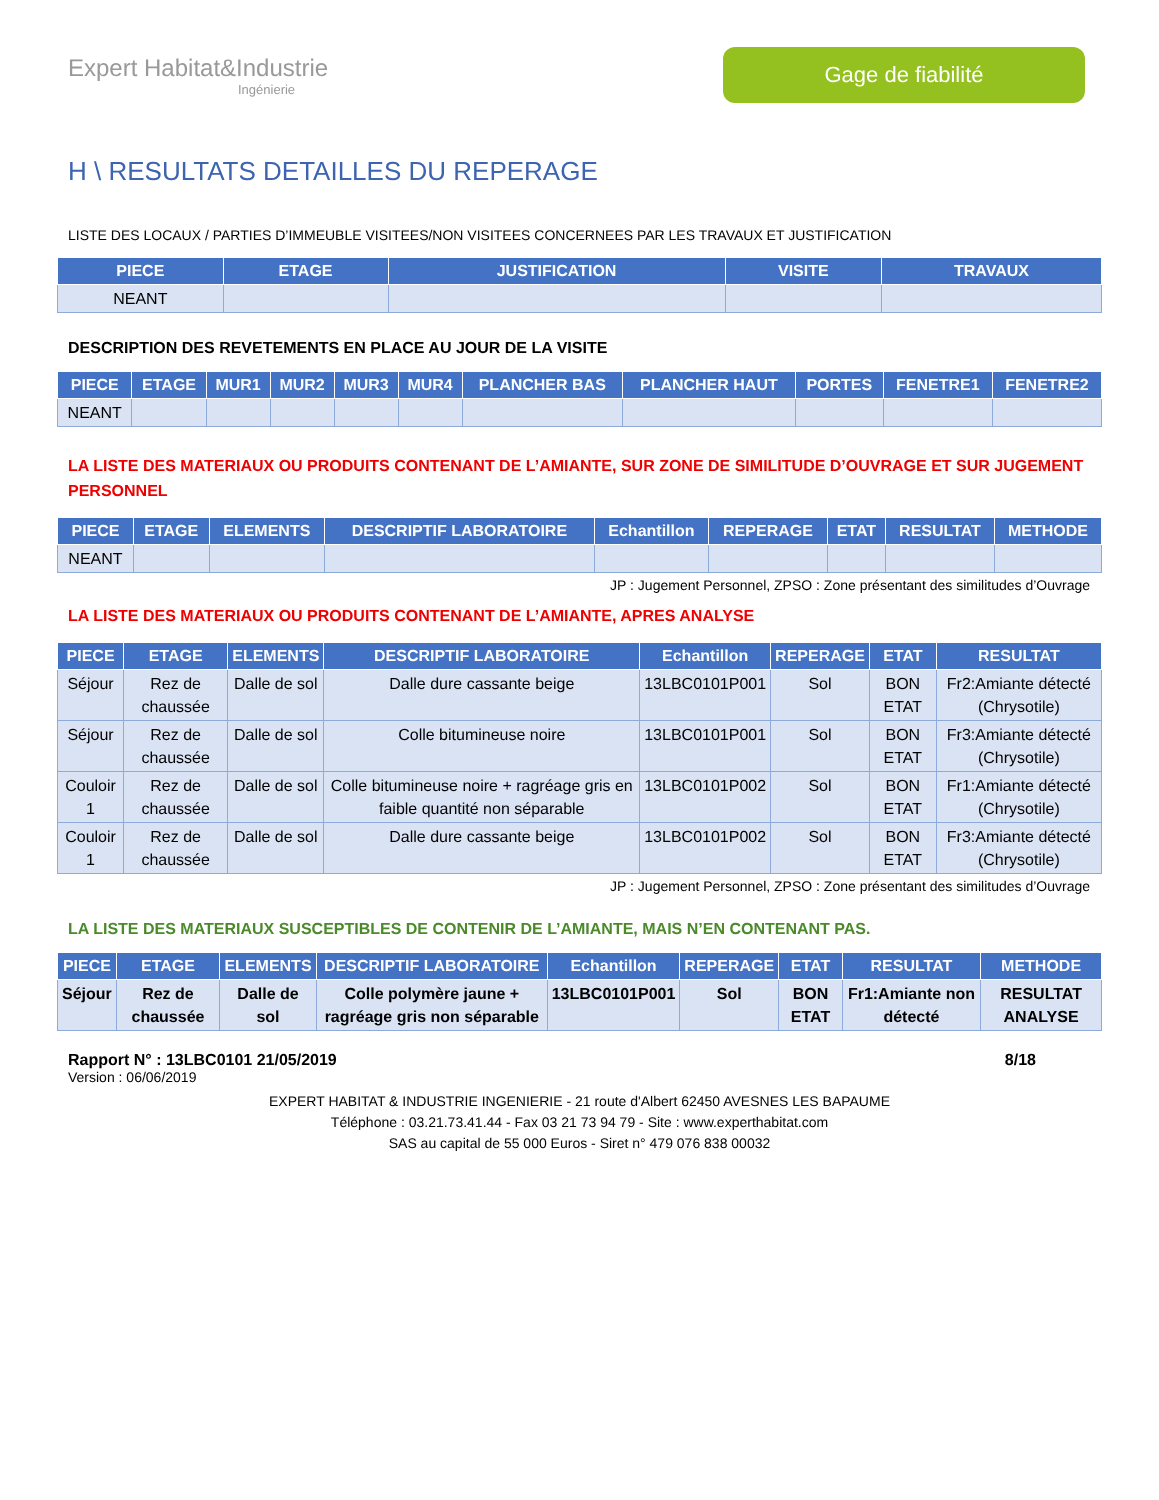Expert Habitat&Industrie
Ingénierie
Gage de fiabilité
H \ RESULTATS DETAILLES DU REPERAGE
LISTE DES LOCAUX / PARTIES D’IMMEUBLE VISITEES/NON VISITEES CONCERNEES PAR LES TRAVAUX ET JUSTIFICATION
| PIECE | ETAGE | JUSTIFICATION | VISITE | TRAVAUX |
| --- | --- | --- | --- | --- |
| NEANT | | | | |
DESCRIPTION DES REVETEMENTS EN PLACE AU JOUR DE LA VISITE
| PIECE | ETAGE | MUR1 | MUR2 | MUR3 | MUR4 | PLANCHER BAS | PLANCHER HAUT | PORTES | FENETRE1 | FENETRE2 |
| --- | --- | --- | --- | --- | --- | --- | --- | --- | --- | --- |
| NEANT | | | | | | | | | | |
LA LISTE DES MATERIAUX OU PRODUITS CONTENANT DE L’AMIANTE, SUR ZONE DE SIMILITUDE D’OUVRAGE ET SUR JUGEMENT PERSONNEL
| PIECE | ETAGE | ELEMENTS | DESCRIPTIF LABORATOIRE | Echantillon | REPERAGE | ETAT | RESULTAT | METHODE |
| --- | --- | --- | --- | --- | --- | --- | --- | --- |
| NEANT | | | | | | | | |
JP : Jugement Personnel, ZPSO : Zone présentant des similitudes d’Ouvrage
LA LISTE DES MATERIAUX OU PRODUITS CONTENANT DE L’AMIANTE, APRES ANALYSE
| PIECE | ETAGE | ELEMENTS | DESCRIPTIF LABORATOIRE | Echantillon | REPERAGE | ETAT | RESULTAT |
| --- | --- | --- | --- | --- | --- | --- | --- |
| Séjour | Rez de chaussée | Dalle de sol | Dalle dure cassante beige | 13LBC0101P001 | Sol | BON ETAT | Fr2:Amiante détecté (Chrysotile) |
| Séjour | Rez de chaussée | Dalle de sol | Colle bitumineuse noire | 13LBC0101P001 | Sol | BON ETAT | Fr3:Amiante détecté (Chrysotile) |
| Couloir 1 | Rez de chaussée | Dalle de sol | Colle bitumineuse noire + ragréage gris en faible quantité non séparable | 13LBC0101P002 | Sol | BON ETAT | Fr1:Amiante détecté (Chrysotile) |
| Couloir 1 | Rez de chaussée | Dalle de sol | Dalle dure cassante beige | 13LBC0101P002 | Sol | BON ETAT | Fr3:Amiante détecté (Chrysotile) |
JP : Jugement Personnel, ZPSO : Zone présentant des similitudes d’Ouvrage
LA LISTE DES MATERIAUX SUSCEPTIBLES DE CONTENIR DE L’AMIANTE, MAIS N’EN CONTENANT PAS.
| PIECE | ETAGE | ELEMENTS | DESCRIPTIF LABORATOIRE | Echantillon | REPERAGE | ETAT | RESULTAT | METHODE |
| --- | --- | --- | --- | --- | --- | --- | --- | --- |
| Séjour | Rez de chaussée | Dalle de sol | Colle polymère jaune + ragréage gris non séparable | 13LBC0101P001 | Sol | BON ETAT | Fr1:Amiante non détecté | RESULTAT ANALYSE |
Rapport N° : 13LBC0101 21/05/2019 8/18
Version : 06/06/2019
EXPERT HABITAT & INDUSTRIE INGENIERIE - 21 route d'Albert 62450 AVESNES LES BAPAUME
Téléphone : 03.21.73.41.44 - Fax 03 21 73 94 79 - Site : www.experthabitat.com
SAS au capital de 55 000 Euros - Siret n° 479 076 838 00032